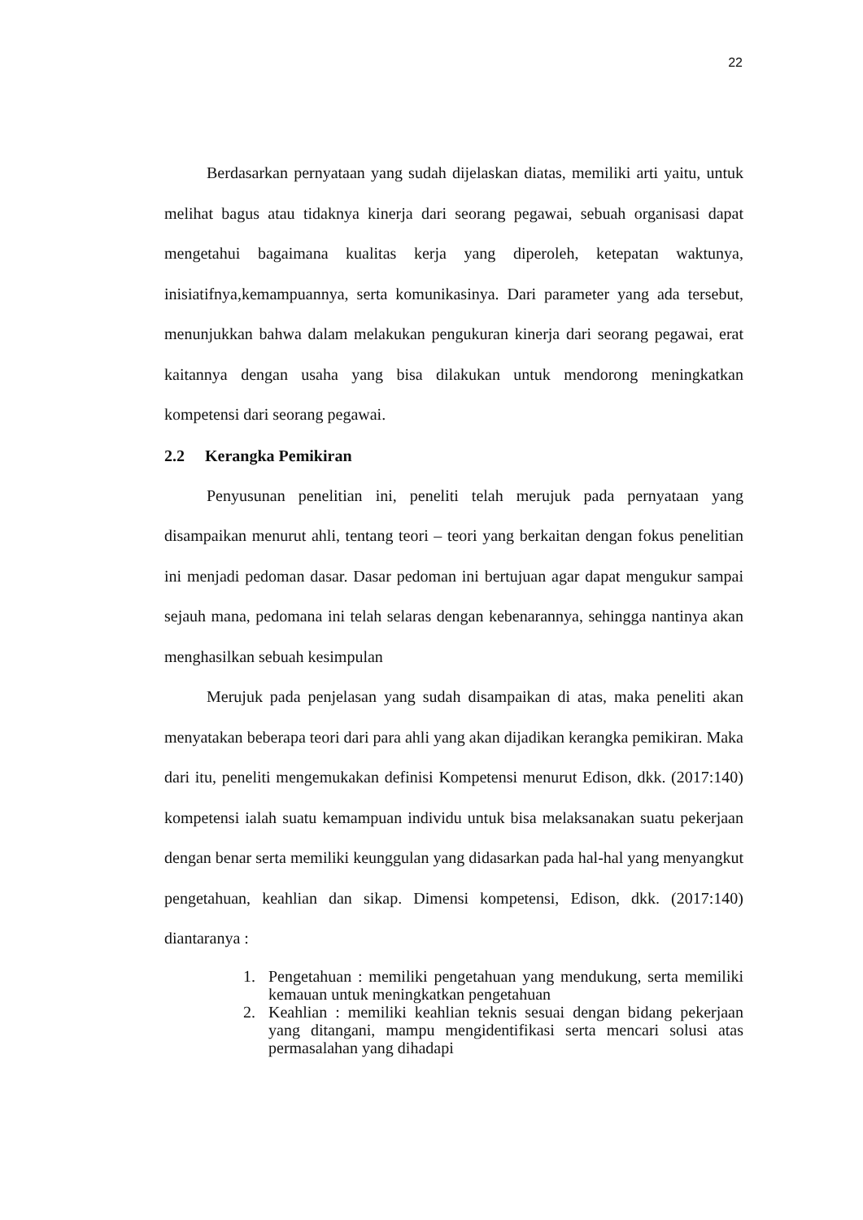22
Berdasarkan pernyataan yang sudah dijelaskan diatas, memiliki arti yaitu, untuk melihat bagus atau tidaknya kinerja dari seorang pegawai, sebuah organisasi dapat mengetahui bagaimana kualitas kerja yang diperoleh, ketepatan waktunya, inisiatifnya,kemampuannya, serta komunikasinya. Dari parameter yang ada tersebut, menunjukkan bahwa dalam melakukan pengukuran kinerja dari seorang pegawai, erat kaitannya dengan usaha yang bisa dilakukan untuk mendorong meningkatkan kompetensi dari seorang pegawai.
2.2 Kerangka Pemikiran
Penyusunan penelitian ini, peneliti telah merujuk pada pernyataan yang disampaikan menurut ahli, tentang teori – teori yang berkaitan dengan fokus penelitian ini menjadi pedoman dasar. Dasar pedoman ini bertujuan agar dapat mengukur sampai sejauh mana, pedomana ini telah selaras dengan kebenarannya, sehingga nantinya akan menghasilkan sebuah kesimpulan
Merujuk pada penjelasan yang sudah disampaikan di atas, maka peneliti akan menyatakan beberapa teori dari para ahli yang akan dijadikan kerangka pemikiran. Maka dari itu, peneliti mengemukakan definisi Kompetensi menurut Edison, dkk. (2017:140) kompetensi ialah suatu kemampuan individu untuk bisa melaksanakan suatu pekerjaan dengan benar serta memiliki keunggulan yang didasarkan pada hal-hal yang menyangkut pengetahuan, keahlian dan sikap. Dimensi kompetensi, Edison, dkk. (2017:140) diantaranya :
1. Pengetahuan : memiliki pengetahuan yang mendukung, serta memiliki kemauan untuk meningkatkan pengetahuan
2. Keahlian : memiliki keahlian teknis sesuai dengan bidang pekerjaan yang ditangani, mampu mengidentifikasi serta mencari solusi atas permasalahan yang dihadapi